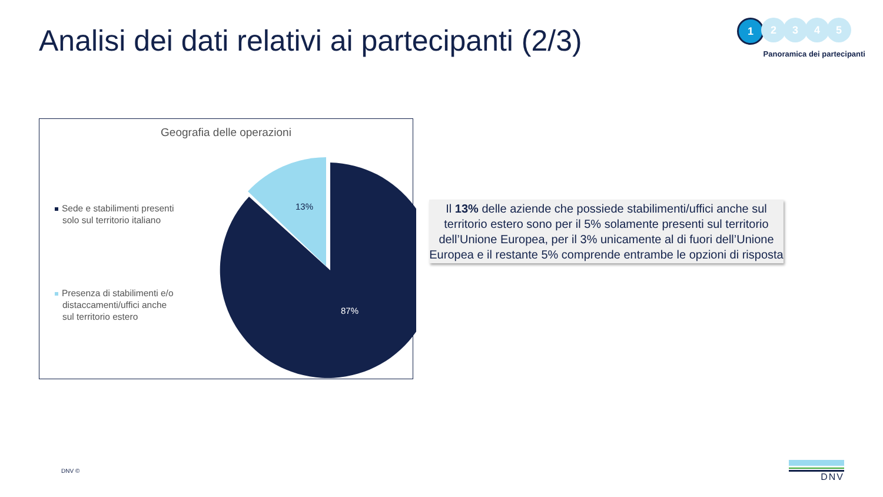Analisi dei dati relativi ai partecipanti (2/3)
1
2 3 4 5
Panoramica dei partecipanti
Geografia delle operazioni
Sede e stabilimenti presenti
solo sul territorio italiano
Presenza di stabilimenti e/o
distaccamenti/uffici anche
sul territorio estero
13%
87%
Il 13% delle aziende che possiede stabilimenti/uffici anche sul territorio estero sono per il 5% solamente presenti sul territorio dell’Unione Europea, per il 3% unicamente al di fuori dell’Unione Europea e il restante 5% comprende entrambe le opzioni di risposta
DNV © DNV